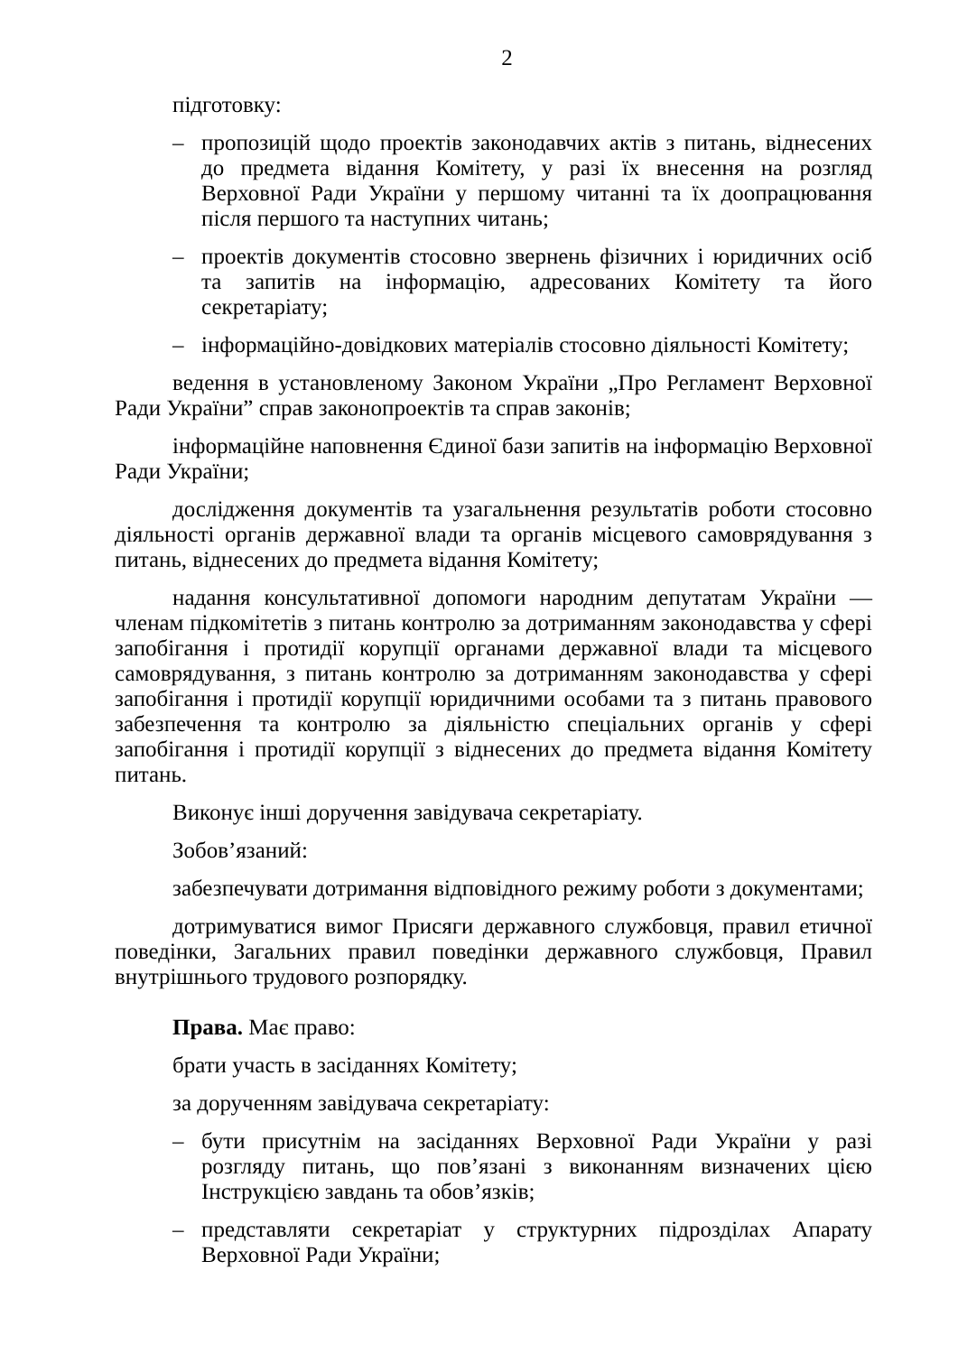2
підготовку:
– пропозицій щодо проектів законодавчих актів з питань, віднесених до предмета відання Комітету, у разі їх внесення на розгляд Верховної Ради України у першому читанні та їх доопрацювання після першого та наступних читань;
– проектів документів стосовно звернень фізичних і юридичних осіб та запитів на інформацію, адресованих Комітету та його секретаріату;
– інформаційно-довідкових матеріалів стосовно діяльності Комітету;
ведення в установленому Законом України „Про Регламент Верховної Ради України” справ законопроектів та справ законів;
інформаційне наповнення Єдиної бази запитів на інформацію Верховної Ради України;
дослідження документів та узагальнення результатів роботи стосовно діяльності органів державної влади та органів місцевого самоврядування з питань, віднесених до предмета відання Комітету;
надання консультативної допомоги народним депутатам України — членам підкомітетів з питань контролю за дотриманням законодавства у сфері запобігання і протидії корупції органами державної влади та місцевого самоврядування, з питань контролю за дотриманням законодавства у сфері запобігання і протидії корупції юридичними особами та з питань правового забезпечення та контролю за діяльністю спеціальних органів у сфері запобігання і протидії корупції з віднесених до предмета відання Комітету питань.
Виконує інші доручення завідувача секретаріату.
Зобов’язаний:
забезпечувати дотримання відповідного режиму роботи з документами;
дотримуватися вимог Присяги державного службовця, правил етичної поведінки, Загальних правил поведінки державного службовця, Правил внутрішнього трудового розпорядку.
Права. Має право:
брати участь в засіданнях Комітету;
за дорученням завідувача секретаріату:
– бути присутнім на засіданнях Верховної Ради України у разі розгляду питань, що пов’язані з виконанням визначених цією Інструкцією завдань та обов’язків;
– представляти секретаріат у структурних підрозділах Апарату Верховної Ради України;